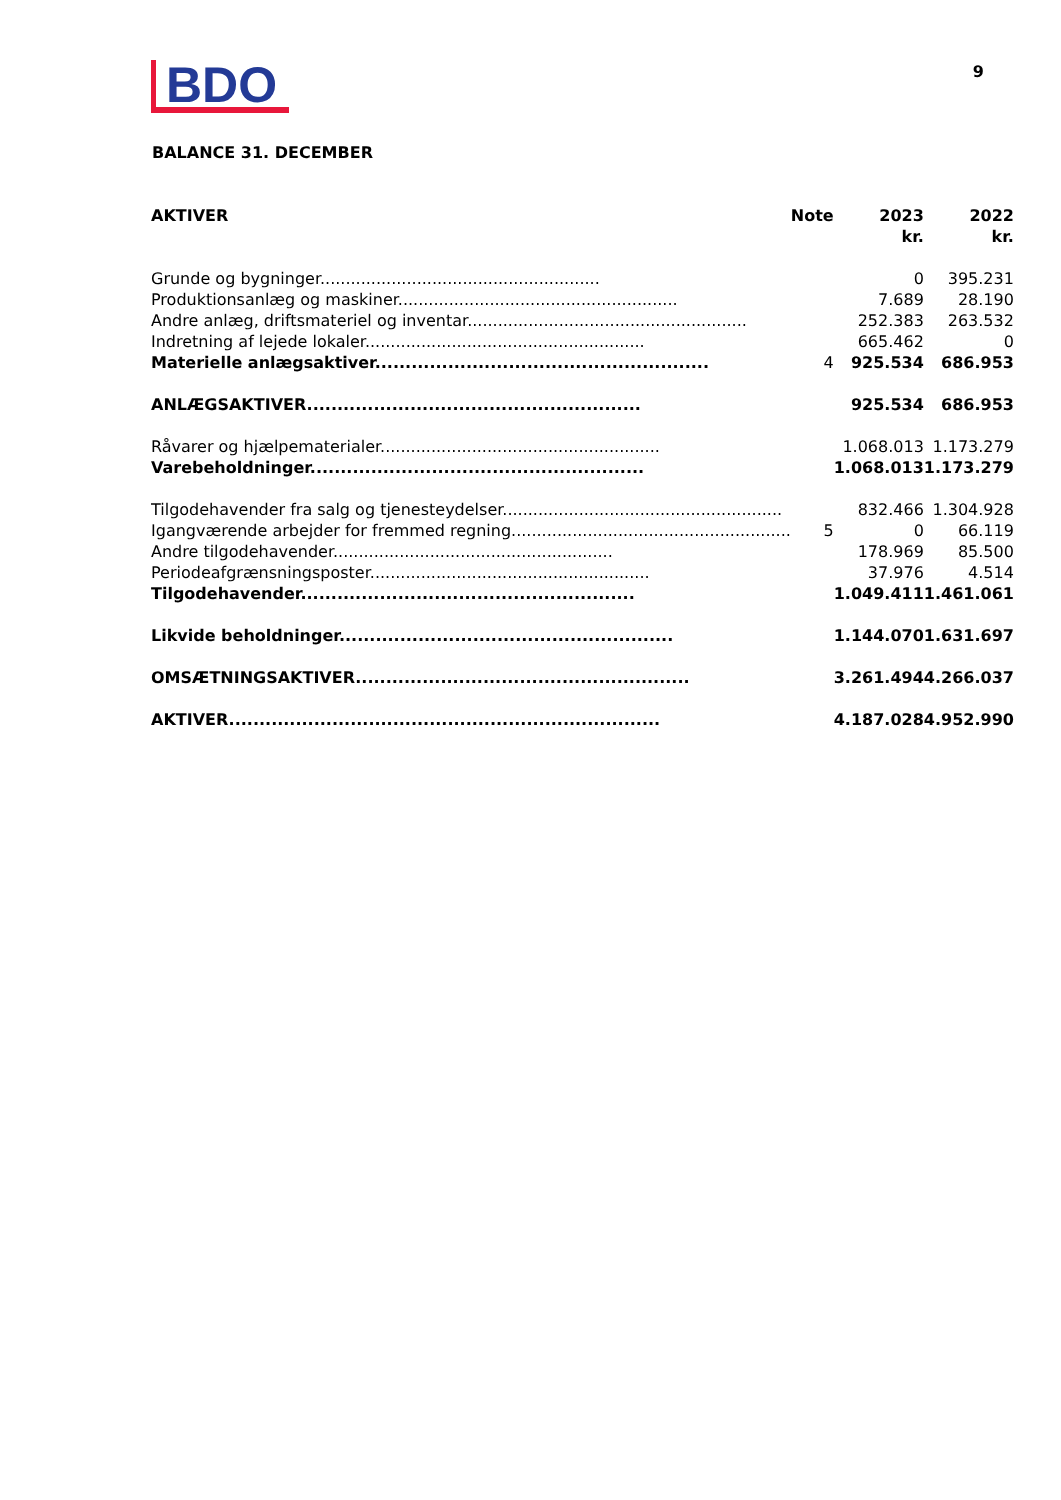BDO
9
BALANCE 31. DECEMBER
| AKTIVER | Note | 2023 kr. | 2022 kr. |
| --- | --- | --- | --- |
| Grunde og bygninger....................................................... | | 0 | 395.231 |
| Produktionsanlæg og maskiner....................................................... | | 7.689 | 28.190 |
| Andre anlæg, driftsmateriel og inventar....................................................... | | 252.383 | 263.532 |
| Indretning af lejede lokaler....................................................... | | 665.462 | 0 |
| Materielle anlægsaktiver....................................................... | 4 | 925.534 | 686.953 |
| ANLÆGSAKTIVER....................................................... | | 925.534 | 686.953 |
| Råvarer og hjælpematerialer....................................................... | | 1.068.013 | 1.173.279 |
| Varebeholdninger....................................................... | | 1.068.013 | 1.173.279 |
| Tilgodehavender fra salg og tjenesteydelser....................................................... | | 832.466 | 1.304.928 |
| Igangværende arbejder for fremmed regning....................................................... | 5 | 0 | 66.119 |
| Andre tilgodehavender....................................................... | | 178.969 | 85.500 |
| Periodeafgrænsningsposter....................................................... | | 37.976 | 4.514 |
| Tilgodehavender....................................................... | | 1.049.411 | 1.461.061 |
| Likvide beholdninger....................................................... | | 1.144.070 | 1.631.697 |
| OMSÆTNINGSAKTIVER....................................................... | | 3.261.494 | 4.266.037 |
| AKTIVER....................................................................... | | 4.187.028 | 4.952.990 |